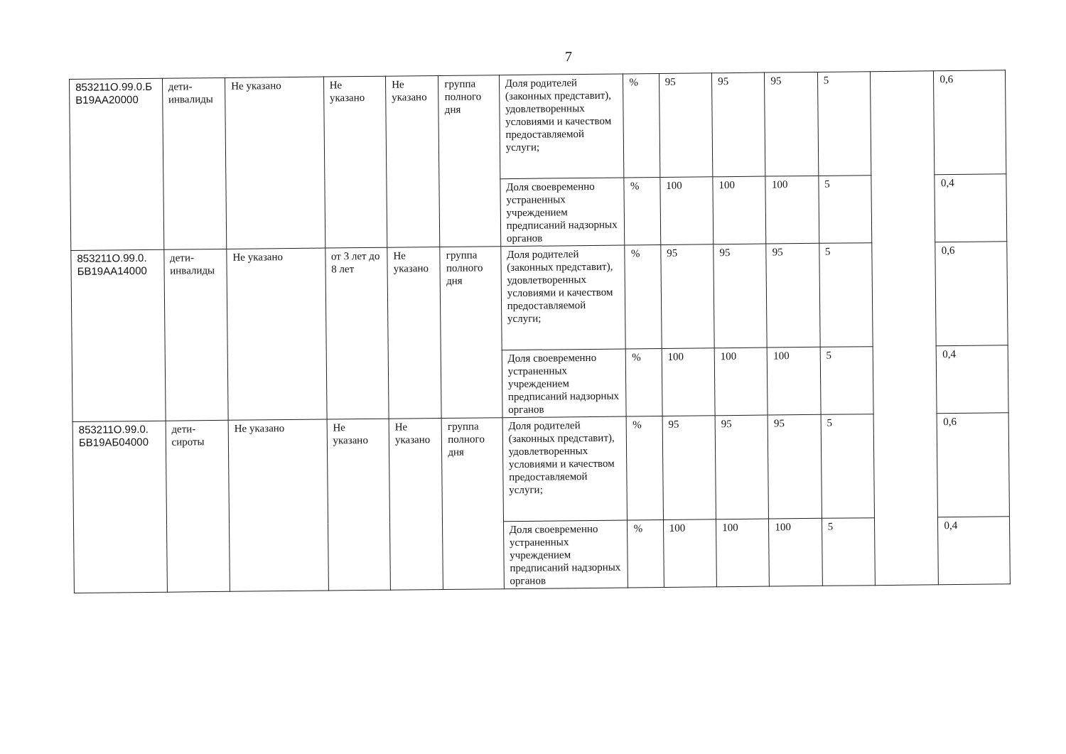7
| 853211О.99.0.Б В19АА20000 | дети-инвалиды | Не указано | Не указано | Не указано | группа полного дня | Доля родителей (законных представит), удовлетворенных условиями и качеством предоставляемой услуги; | % | 95 | 95 | 95 | 5 | | 0,6 |
| | | | | | | Доля своевременно устраненных учреждением предписаний надзорных органов | % | 100 | 100 | 100 | 5 | | 0,4 |
| 853211О.99.0. БВ19АА14000 | дети-инвалиды | Не указано | от 3 лет до 8 лет | Не указано | группа полного дня | Доля родителей (законных представит), удовлетворенных условиями и качеством предоставляемой услуги; | % | 95 | 95 | 95 | 5 | | 0,6 |
| | | | | | | Доля своевременно устраненных учреждением предписаний надзорных органов | % | 100 | 100 | 100 | 5 | | 0,4 |
| 853211О.99.0. БВ19АБ04000 | дети-сироты | Не указано | Не указано | Не указано | группа полного дня | Доля родителей (законных представит), удовлетворенных условиями и качеством предоставляемой услуги; | % | 95 | 95 | 95 | 5 | | 0,6 |
| | | | | | | Доля своевременно устраненных учреждением предписаний надзорных органов | % | 100 | 100 | 100 | 5 | | 0,4 |